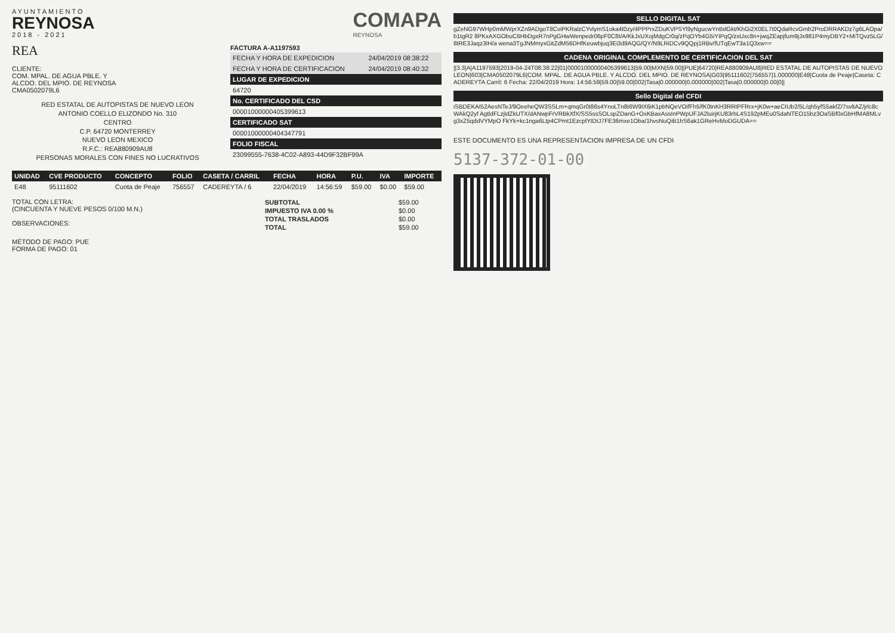AYUNTAMIENTO
REYNOSA
2018 - 2021
COMAPA
REYNOSA
REA
CLIENTE:
COM. MPAL. DE AGUA PBLE. Y
ALCDO. DEL MPIO. DE REYNOSA
CMA0502079L6
RED ESTATAL DE AUTOPISTAS DE NUEVO LEON
ANTONIO COELLO ELIZONDO No. 310
CENTRO
C.P. 64720 MONTERREY
NUEVO LEON MEXICO
R.F.C.: REA880909AU8
PERSONAS MORALES CON FINES NO LUCRATIVOS
FACTURA A-A1197593
| FECHA Y HORA DE EXPEDICION | 24/04/2019 08:38:22 |
| FECHA Y HORA DE CERTIFICACION | 24/04/2019 08:40:32 |
| LUGAR DE EXPEDICION | |
| 64720 | |
| No. CERTIFICADO DEL CSD | |
| 00001000000405399613 | |
| CERTIFICADO SAT | |
| 00001000000404347791 | |
| FOLIO FISCAL | |
| 23099555-7638-4C02-A893-44D9F32BF99A | |
| UNIDAD | CVE PRODUCTO | CONCEPTO | FOLIO | CASETA / CARRIL | FECHA | HORA | P.U. | IVA | IMPORTE |
| --- | --- | --- | --- | --- | --- | --- | --- | --- | --- |
| E48 | 95111602 | Cuota de Peaje | 756557 | CADEREYTA / 6 | 22/04/2019 | 14:56:59 | $59.00 | $0.00 | $59.00 |
TOTAL CON LETRA:
(CINCUENTA Y NUEVE PESOS 0/100 M.N.)
OBSERVACIONES:
| SUBTOTAL | $59.00 |
| IMPUESTO IVA 0.00 % | $0.00 |
| TOTAL TRASLADOS | $0.00 |
| TOTAL | $59.00 |
MÉTODO DE PAGO: PUE
FORMA DE PAGO: 01
SELLO DIGITAL SAT
gZeNG97WHp0mMWprXZn9ADgoT8CviPKRalzCYvlymS1oka4t0zy/4PPPrxZDuKVPSYl9yNgucwYntlxlGkt/KhGi2X0EL7t0QdaRcvGmb2ProDRRAKDz7g6LAOpa/b1tgR2 8PKxAXGObuC6HbDgxR7nPgGHwWenpedr06pF0C8t/A/KkJxUXojMdgCr0q/zPqOYb4G5iYIPqQ/zxUxc8n+jwqZEapjfum9jJx981P4myDBY2+MiTQvz5LG/8tRE3Jaqz3IH/a wena3TgJNMmyxGitZdM56DHfKeuwbjuq3Ei3d9AQG/QY/N9LRiDCv9QQpj1RBv/fUTqEwT3a1Q3xw==
CADENA ORIGINAL COMPLEMENTO DE CERTIFICACION DEL SAT
||3.3|A|A1197593|2019-04-24T08:38:22|01|00001000000405399613|59.00|MXN|59.00||PUE|64720|REA880909AU8|RED ESTATAL DE AUTOPISTAS DE NUEVO LEON|603|CMA0502079L6|COM. MPAL. DE AGUA PBLE. Y ALCDO. DEL MPIO. DE REYNOSA|G03|95111602|756557|1.000000|E48|Cuota de Peaje|Caseta: CADEREYTA Carril: 6 Fecha: 22/04/2019 Hora: 14:56:59|59.00|59.00|002|Tasa|0.000000|0.000000|002|Tasa|0.000000|0.00|0||
Sello Digital del CFDI
iSBDEKAI52AesNTeJ/9OeeheQW3SSLm+qmqGr0t86s4YnoLTn8t6W9IX6iK1pbNQeVOifFh5/fK0tnKH3RRIPFRrx+jK0w+aeCIUb2/5L/qh5yfS5akfZ/7svltAZ/jrlc8cWAkQ2yf AgtldFLzjldZkUTX/dANwpFrVRBkXfX/SS5ssSOLspZDanG+OxKBaxAssInPWpUFJA2luirjKU83rbL4S192pMEu0SdaNTEO15bz3OaSBf0xGbHfMA8MLvg3xZ5qddVYMpO FkYk+kc1nga6Ltp4CPmt1EzcplYtDtJ7FE36mxe1Oba/1hvsNuQiB1hS6ak1GReHvMoDGUDA==
ESTE DOCUMENTO ES UNA REPRESENTACION IMPRESA DE UN CFDI
5137-372-01-00